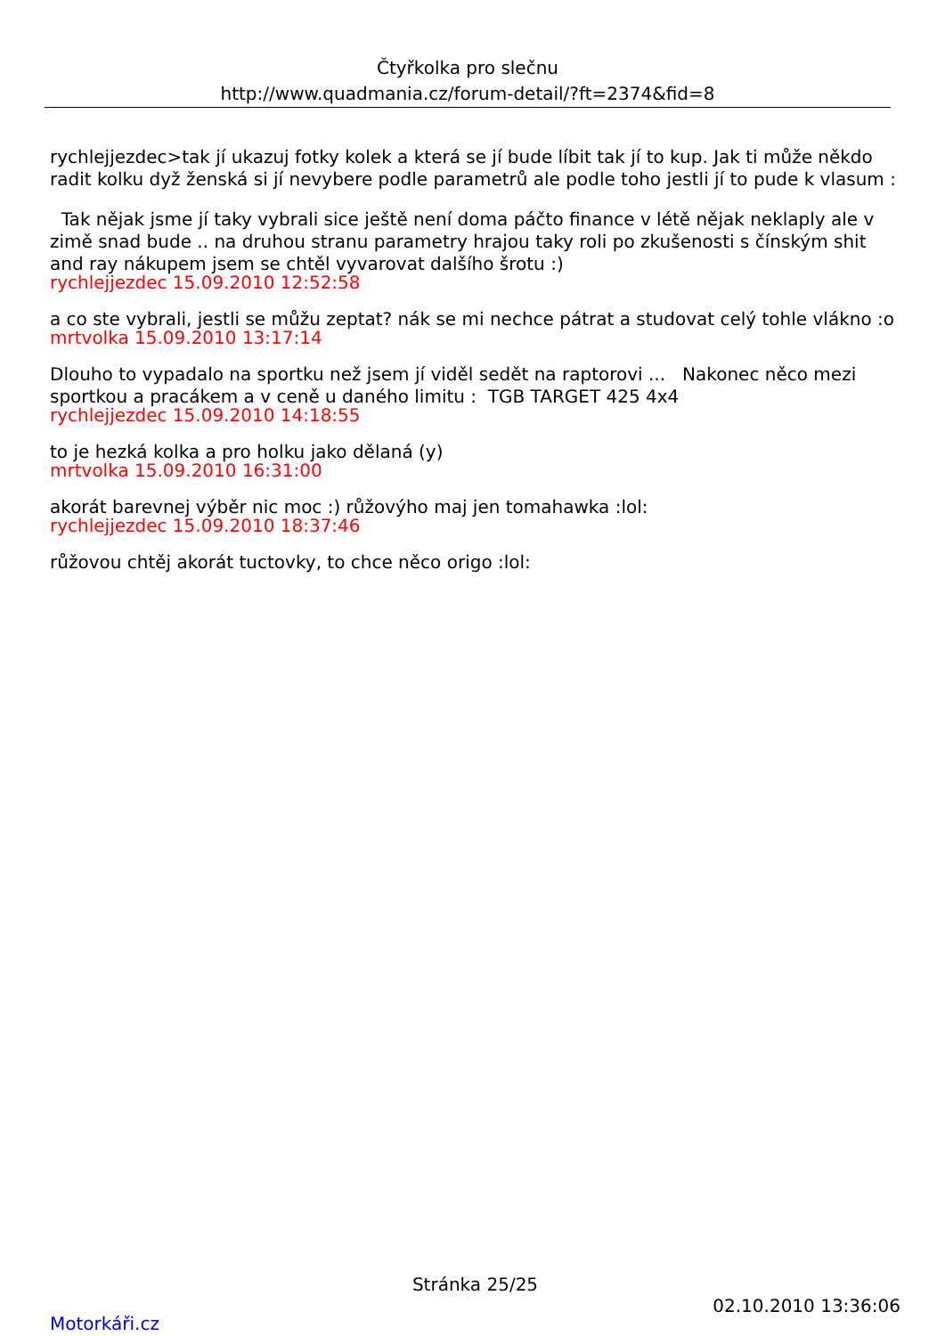Čtyřkolka pro slečnu
http://www.quadmania.cz/forum-detail/?ft=2374&fid=8
rychlejjezdec>tak jí ukazuj fotky kolek a která se jí bude líbit tak jí to kup. Jak ti může někdo radit kolku dyž ženská si jí nevybere podle parametrů ale podle toho jestli jí to pude k vlasum :
Tak nějak jsme jí taky vybrali sice ještě není doma páčto finance v létě nějak neklaply ale v zimě snad bude .. na druhou stranu parametry hrajou taky roli po zkušenosti s čínským shit and ray nákupem jsem se chtěl vyvarovat dalšího šrotu :)
rychlejjezdec 15.09.2010 12:52:58
a co ste vybrali, jestli se můžu zeptat? nák se mi nechce pátrat a studovat celý tohle vlákno :o
mrtvolka 15.09.2010 13:17:14
Dlouho to vypadalo na sportku než jsem jí viděl sedět na raptorovi ... Nakonec něco mezi sportkou a pracákem a v ceně u daného limitu : TGB TARGET 425 4x4
rychlejjezdec 15.09.2010 14:18:55
to je hezká kolka a pro holku jako dělaná (y)
mrtvolka 15.09.2010 16:31:00
akorát barevnej výběr nic moc :) růžovýho maj jen tomahawka :lol:
rychlejjezdec 15.09.2010 18:37:46
růžovou chtěj akorát tuctovky, to chce něco origo :lol:
Stránka 25/25
02.10.2010 13:36:06
Motorkáři.cz